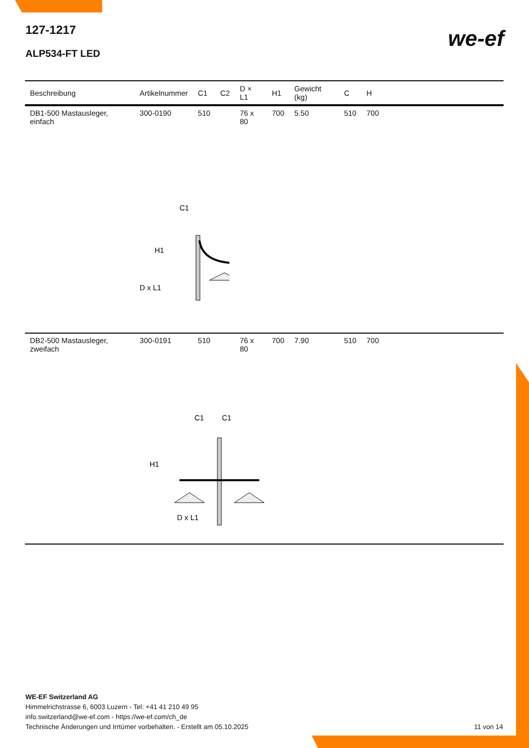127-1217
ALP534-FT LED
we-ef
| Beschreibung | Artikelnummer | C1 | C2 | D × L1 | H1 | Gewicht (kg) | C | H | |
| --- | --- | --- | --- | --- | --- | --- | --- | --- | --- |
| DB1-500 Mastausleger, einfach | 300-0190 | 510 | | 76 x 80 | 700 | 5.50 | 510 | 700 | |
| C1 H1 D x L1 | | | | | | | | | |
| DB2-500 Mastausleger, zweifach | 300-0191 | 510 | | 76 x 80 | 700 | 7.90 | 510 | 700 | |
| C1 C1 H1 D x L1 | | | | | | | | | |
WE-EF Switzerland AG
Himmelrichstrasse 6, 6003 Luzern - Tel: +41 41 210 49 95
info.switzerland@we-ef.com - https://we-ef.com/ch_de
Technische Änderungen und Irrtümer vorbehalten. - Erstellt am 05.10.2025
11 von 14